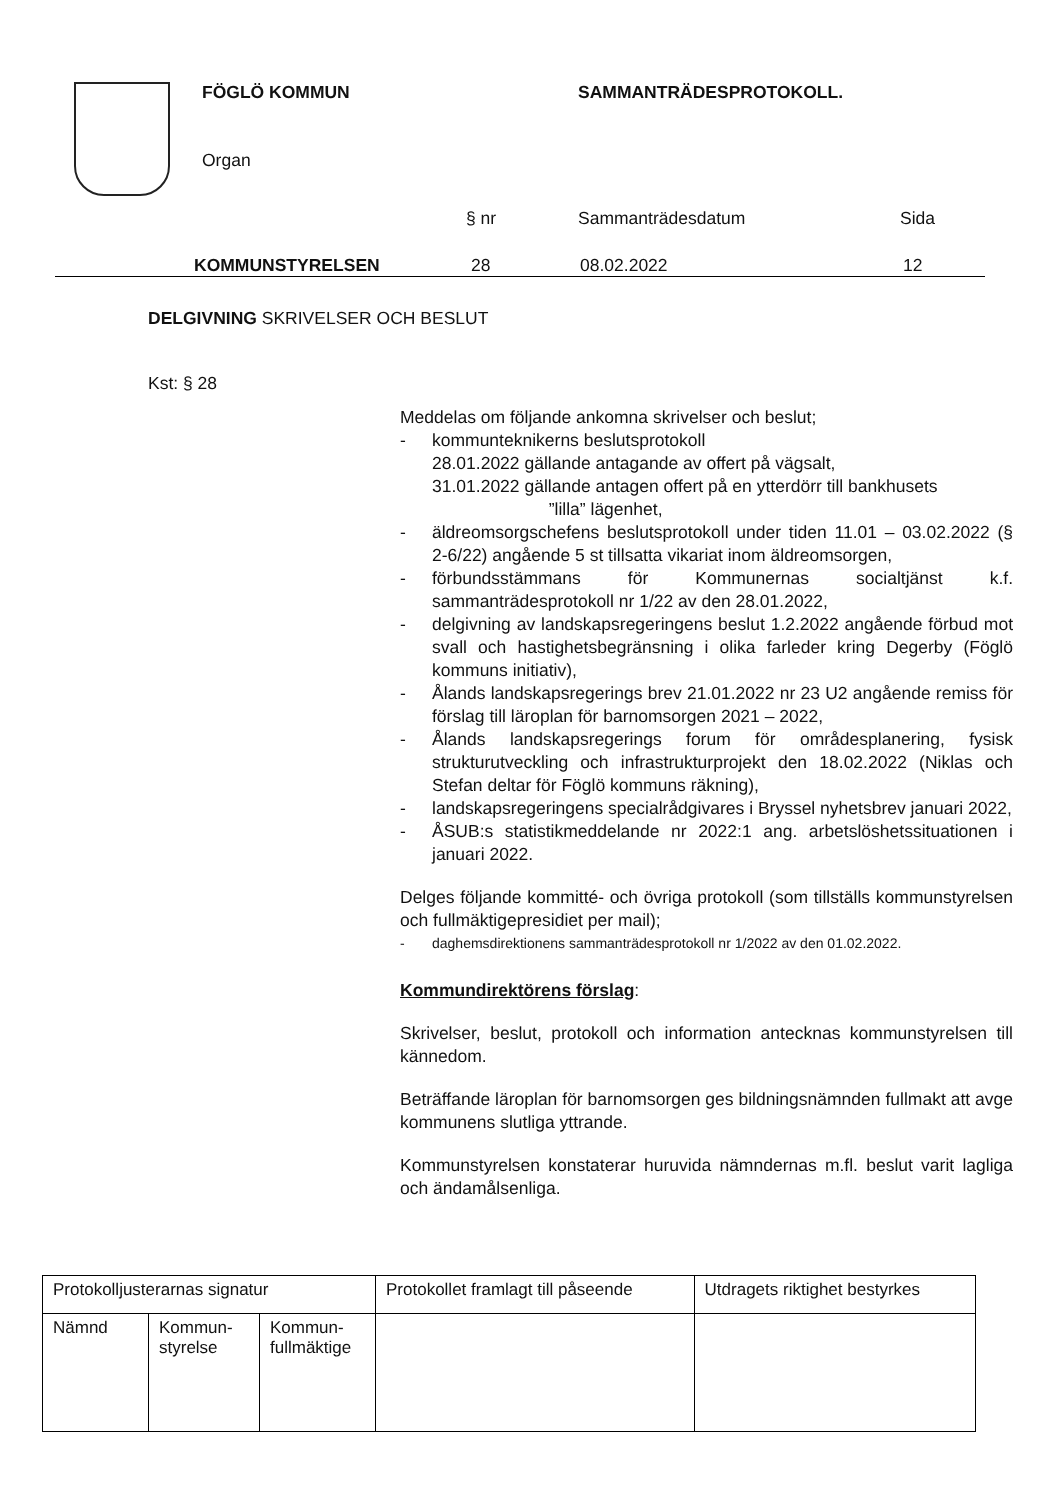FÖGLÖ KOMMUN SAMMANTRÄDESPROTOKOLL.
Organ
§ nr Sammanträdesdatum Sida
KOMMUNSTYRELSEN 28 08.02.2022 12
DELGIVNING SKRIVELSER OCH BESLUT
Kst: § 28
Meddelas om följande ankomna skrivelser och beslut;
- kommunteknikerns beslutsprotokoll
28.01.2022 gällande antagande av offert på vägsalt,
31.01.2022 gällande antagen offert på en ytterdörr till bankhusets
”lilla” lägenhet,
- äldreomsorgschefens beslutsprotokoll under tiden 11.01 – 03.02.2022 (§ 2-6/22) angående 5 st tillsatta vikariat inom äldreomsorgen,
- förbundsstämmans för Kommunernas socialtjänst k.f. sammanträdesprotokoll nr 1/22 av den 28.01.2022,
- delgivning av landskapsregeringens beslut 1.2.2022 angående förbud mot svall och hastighetsbegränsning i olika farleder kring Degerby (Föglö kommuns initiativ),
- Ålands landskapsregerings brev 21.01.2022 nr 23 U2 angående remiss för förslag till läroplan för barnomsorgen 2021 – 2022,
- Ålands landskapsregerings forum för områdesplanering, fysisk strukturutveckling och infrastrukturprojekt den 18.02.2022 (Niklas och Stefan deltar för Föglö kommuns räkning),
- landskapsregeringens specialrådgivares i Bryssel nyhetsbrev januari 2022,
- ÅSUB:s statistikmeddelande nr 2022:1 ang. arbetslöshetssituationen i januari 2022.
Delges följande kommitté- och övriga protokoll (som tillställs kommunstyrelsen och fullmäktigepresidiet per mail);
- daghemsdirektionens sammanträdesprotokoll nr 1/2022 av den 01.02.2022.
Kommundirektörens förslag:
Skrivelser, beslut, protokoll och information antecknas kommunstyrelsen till kännedom.
Beträffande läroplan för barnomsorgen ges bildningsnämnden fullmakt att avge kommunens slutliga yttrande.
Kommunstyrelsen konstaterar huruvida nämndernas m.fl. beslut varit lagliga och ändamålsenliga.
| Protokolljusterarnas signatur | | | Protokollet framlagt till påseende | Utdragets riktighet bestyrkes |
| Nämnd | Kommun- styrelse | Kommun- fullmäktige | | |